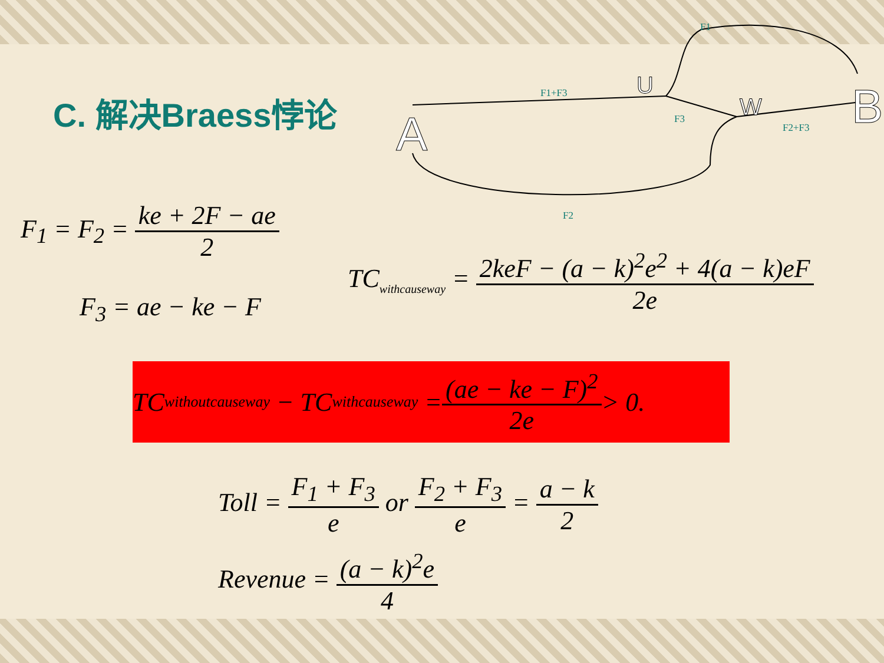C. 解决Braess悖论
A
U
W
B
F1
F1+F3
F3
F2+F3
F2
F<sub>1</sub> = F<sub>2</sub> = ke + 2F − ae 2
F<sub>3</sub> = ae − ke − F
TC<sub>withcauseway</sub> = 2keF − (a − k)<sup>2</sup>e<sup>2</sup> + 4(a − k)eF 2e
TC<sub>withoutcauseway</sub> − TC<sub>withcauseway</sub> = (ae − ke − F)<sup>2</sup> 2e > 0.
Toll = F<sub>1</sub> + F<sub>3</sub> e or F<sub>2</sub> + F<sub>3</sub> e = a − k 2
Revenue = (a − k)<sup>2</sup>e 4